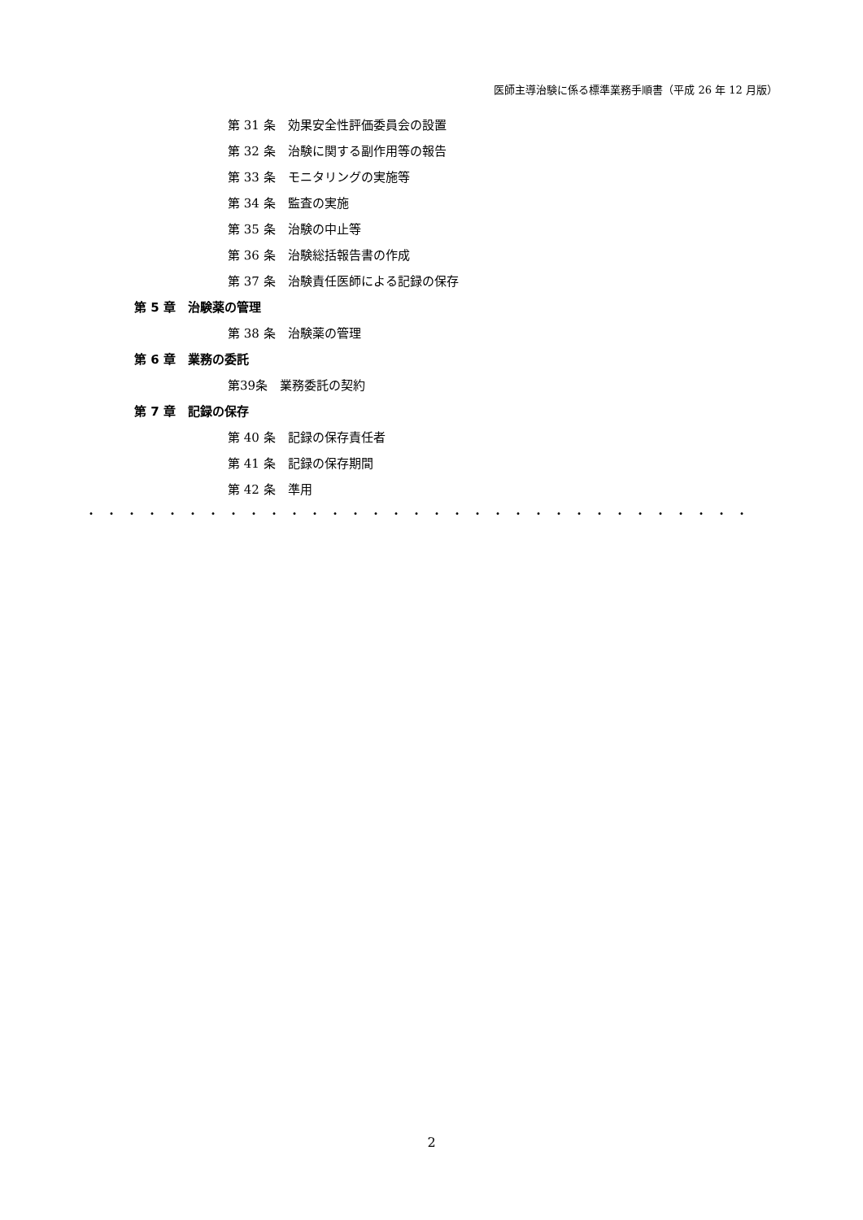医師主導治験に係る標準業務手順書（平成 26 年 12 月版）
第 31 条　効果安全性評価委員会の設置
第 32 条　治験に関する副作用等の報告
第 33 条　モニタリングの実施等
第 34 条　監査の実施
第 35 条　治験の中止等
第 36 条　治験総括報告書の作成
第 37 条　治験責任医師による記録の保存
第 5 章　治験薬の管理
第 38 条　治験薬の管理
第 6 章　業務の委託
第39条　業務委託の契約
第 7 章　記録の保存
第 40 条　記録の保存責任者
第 41 条　記録の保存期間
第 42 条　準用
・・・・・・・・・・・・・・・・・・・・・・・・・・・・・・・・・
2